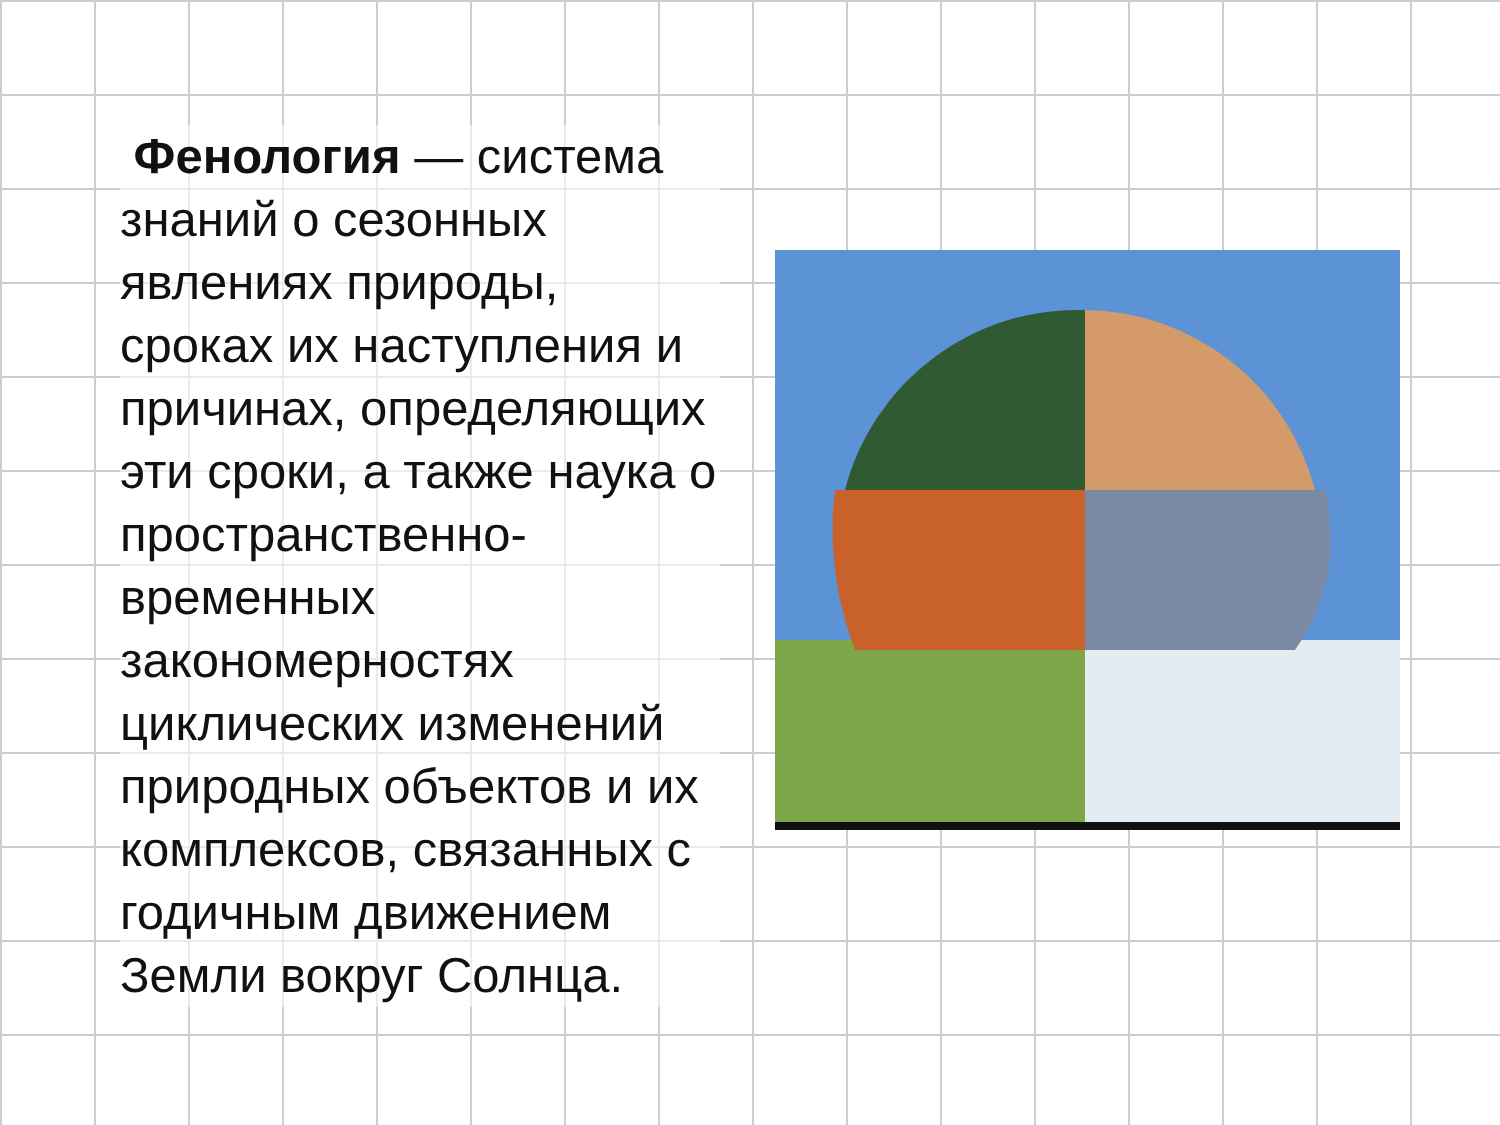Фенология — система знаний о сезонных явлениях природы, сроках их наступления и причинах, определяющих эти сроки, а также наука о пространственно-временных закономерностях циклических изменений природных объектов и их комплексов, связанных с годичным движением Земли вокруг Солнца.